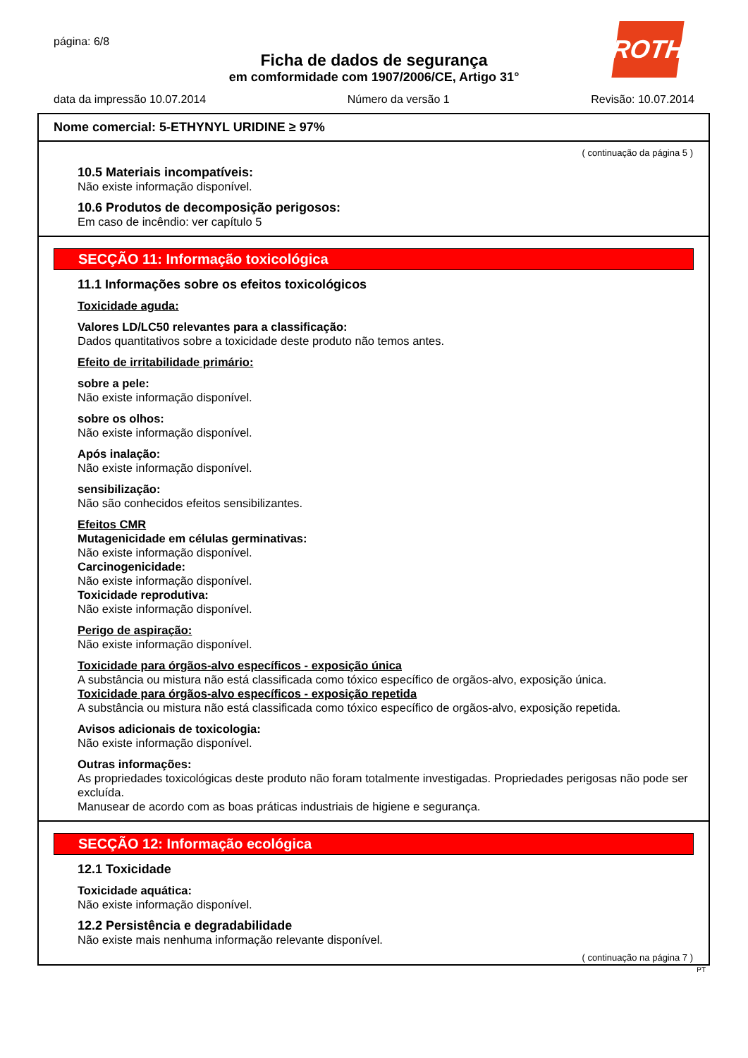página: 6/8
ROTH
Ficha de dados de segurança
em comformidade com 1907/2006/CE, Artigo 31°
data da impressão 10.07.2014 Número da versão 1 Revisão: 10.07.2014
Nome comercial: 5-ETHYNYL URIDINE ≥ 97%
( continuação da página 5 )
10.5 Materiais incompatíveis:
Não existe informação disponível.
10.6 Produtos de decomposição perigosos:
Em caso de incêndio: ver capítulo 5
SECÇÃO 11: Informação toxicológica
11.1 Informações sobre os efeitos toxicológicos
Toxicidade aguda:
Valores LD/LC50 relevantes para a classificação:
Dados quantitativos sobre a toxicidade deste produto não temos antes.
Efeito de irritabilidade primário:
sobre a pele:
Não existe informação disponível.
sobre os olhos:
Não existe informação disponível.
Após inalação:
Não existe informação disponível.
sensibilização:
Não são conhecidos efeitos sensibilizantes.
Efeitos CMR
Mutagenicidade em células germinativas:
Não existe informação disponível.
Carcinogenicidade:
Não existe informação disponível.
Toxicidade reprodutiva:
Não existe informação disponível.
Perigo de aspiração:
Não existe informação disponível.
Toxicidade para órgãos-alvo específicos - exposição única
A substância ou mistura não está classificada como tóxico específico de orgãos-alvo, exposição única.
Toxicidade para órgãos-alvo específicos - exposição repetida
A substância ou mistura não está classificada como tóxico específico de orgãos-alvo, exposição repetida.
Avisos adicionais de toxicologia:
Não existe informação disponível.
Outras informações:
As propriedades toxicológicas deste produto não foram totalmente investigadas. Propriedades perigosas não pode ser excluída.
Manusear de acordo com as boas práticas industriais de higiene e segurança.
SECÇÃO 12: Informação ecológica
12.1 Toxicidade
Toxicidade aquática:
Não existe informação disponível.
12.2 Persistência e degradabilidade
Não existe mais nenhuma informação relevante disponível.
( continuação na página 7 )
PT